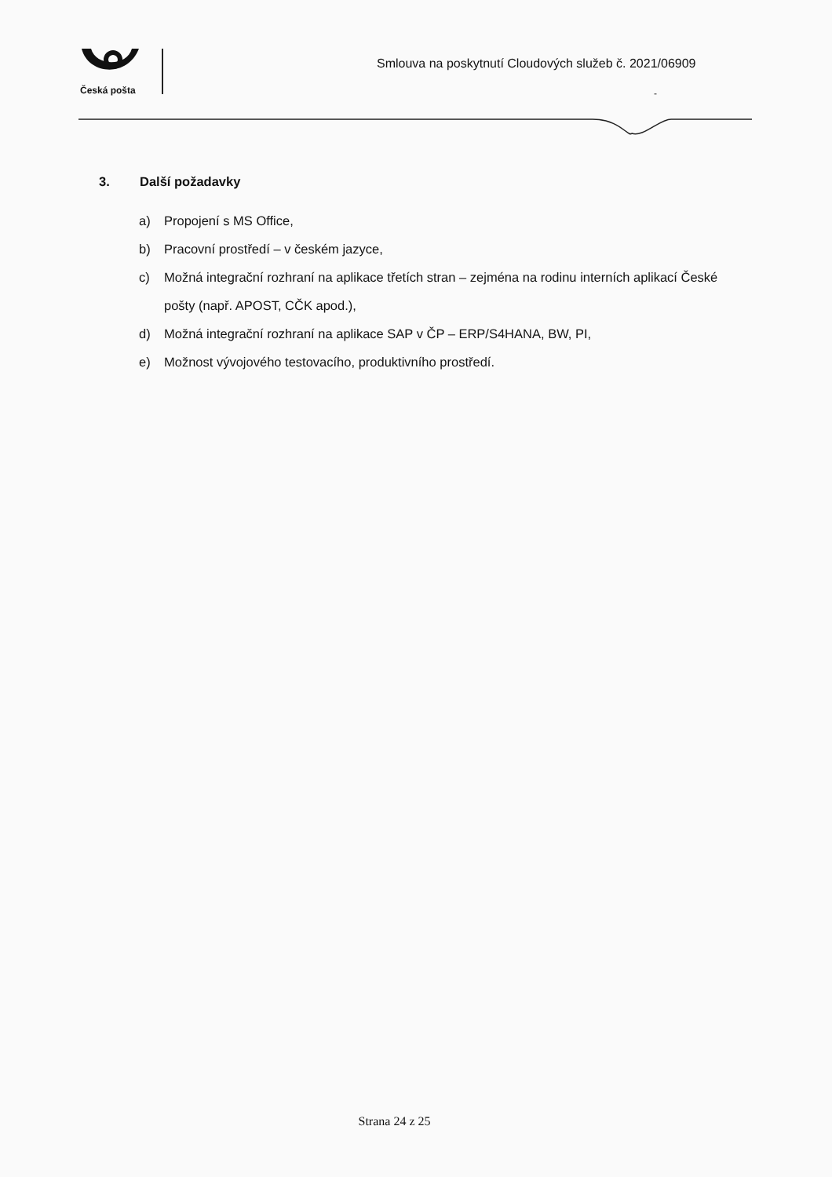Česká pošta
Smlouva na poskytnutí Cloudových služeb č. 2021/06909
-
3. Další požadavky
a) Propojení s MS Office,
b) Pracovní prostředí – v českém jazyce,
c) Možná integrační rozhraní na aplikace třetích stran – zejména na rodinu interních aplikací České pošty (např. APOST, CČK apod.),
d) Možná integrační rozhraní na aplikace SAP v ČP – ERP/S4HANA, BW, PI,
e) Možnost vývojového testovacího, produktivního prostředí.
Strana 24 z 25